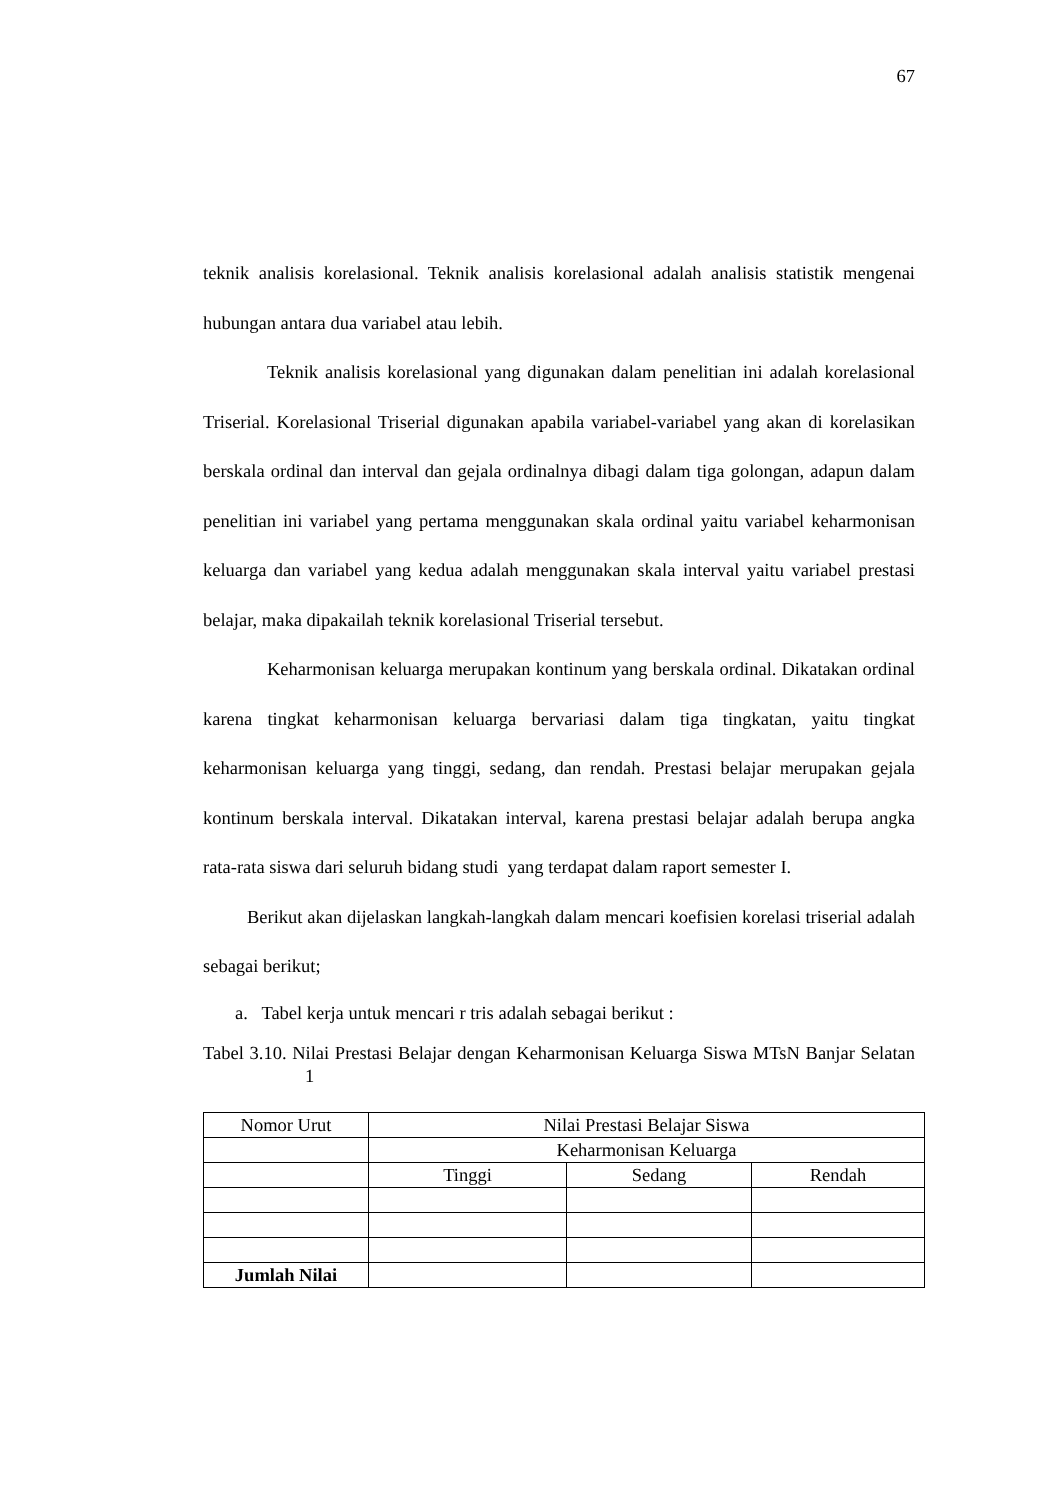67
teknik analisis korelasional. Teknik analisis korelasional adalah analisis statistik mengenai hubungan antara dua variabel atau lebih.
Teknik analisis korelasional yang digunakan dalam penelitian ini adalah korelasional Triserial. Korelasional Triserial digunakan apabila variabel-variabel yang akan di korelasikan berskala ordinal dan interval dan gejala ordinalnya dibagi dalam tiga golongan, adapun dalam penelitian ini variabel yang pertama menggunakan skala ordinal yaitu variabel keharmonisan keluarga dan variabel yang kedua adalah menggunakan skala interval yaitu variabel prestasi belajar, maka dipakailah teknik korelasional Triserial tersebut.
Keharmonisan keluarga merupakan kontinum yang berskala ordinal. Dikatakan ordinal karena tingkat keharmonisan keluarga bervariasi dalam tiga tingkatan, yaitu tingkat keharmonisan keluarga yang tinggi, sedang, dan rendah. Prestasi belajar merupakan gejala kontinum berskala interval. Dikatakan interval, karena prestasi belajar adalah berupa angka rata-rata siswa dari seluruh bidang studi yang terdapat dalam raport semester I.
Berikut akan dijelaskan langkah-langkah dalam mencari koefisien korelasi triserial adalah sebagai berikut;
a. Tabel kerja untuk mencari r tris adalah sebagai berikut :
Tabel 3.10. Nilai Prestasi Belajar dengan Keharmonisan Keluarga Siswa MTsN Banjar Selatan 1
| Nomor Urut | Nilai Prestasi Belajar Siswa | | |
| | Keharmonisan Keluarga | | |
| | Tinggi | Sedang | Rendah |
| Jumlah Nilai | | | |